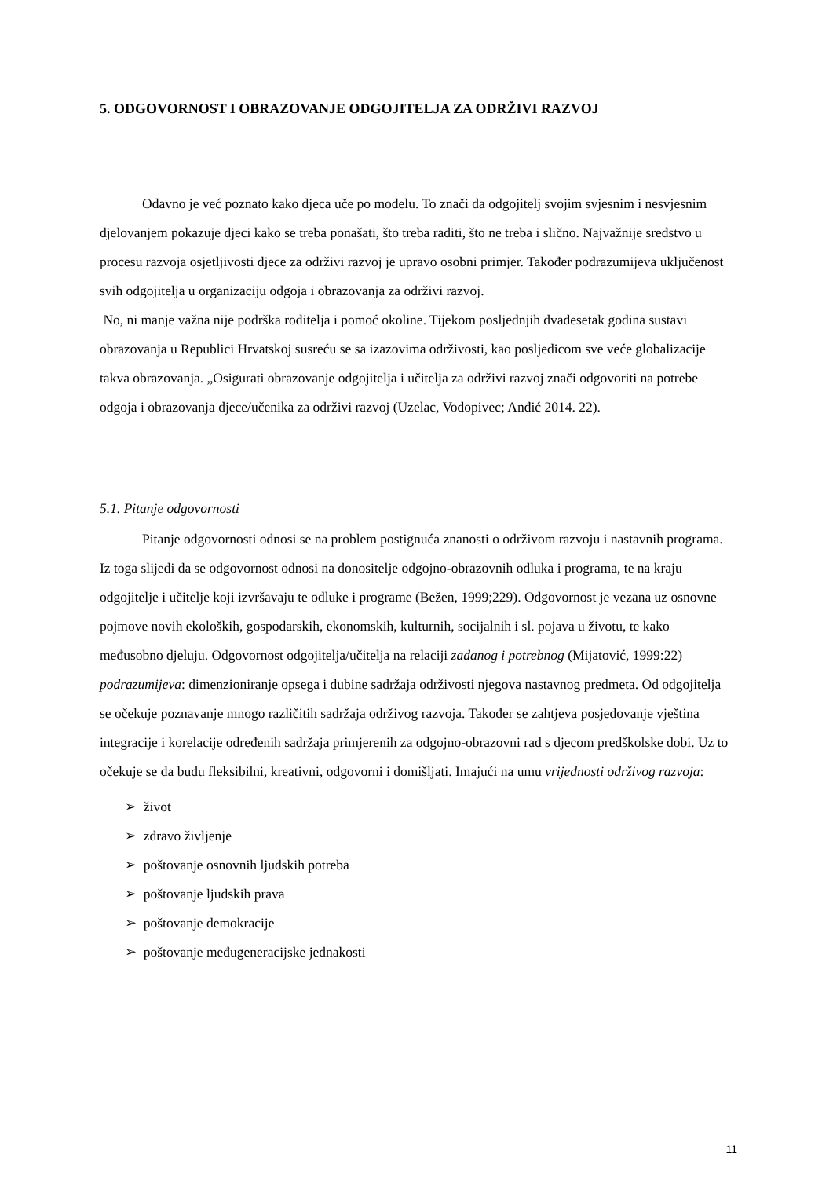5. ODGOVORNOST I OBRAZOVANJE ODGOJITELJA ZA ODRŽIVI RAZVOJ
Odavno je već poznato kako djeca uče po modelu. To znači da odgojitelj svojim svjesnim i nesvjesnim djelovanjem pokazuje djeci kako se treba ponašati, što treba raditi, što ne treba i slično. Najvažnije sredstvo u procesu razvoja osjetljivosti djece za održivi razvoj je upravo osobni primjer. Također podrazumijeva uključenost svih odgojitelja u organizaciju odgoja i obrazovanja za održivi razvoj.
No, ni manje važna nije podrška roditelja i pomoć okoline. Tijekom posljednjih dvadesetak godina sustavi obrazovanja u Republici Hrvatskoj susreću se sa izazovima održivosti, kao posljedicom sve veće globalizacije takva obrazovanja. „Osigurati obrazovanje odgojitelja i učitelja za održivi razvoj znači odgovoriti na potrebe odgoja i obrazovanja djece/učenika za održivi razvoj (Uzelac, Vodopivec; Anđić 2014. 22).
5.1. Pitanje odgovornosti
Pitanje odgovornosti odnosi se na problem postignuća znanosti o održivom razvoju i nastavnih programa. Iz toga slijedi da se odgovornost odnosi na donositelje odgojno-obrazovnih odluka i programa, te na kraju odgojitelje i učitelje koji izvršavaju te odluke i programe (Bežen, 1999;229). Odgovornost je vezana uz osnovne pojmove novih ekoloških, gospodarskih, ekonomskih, kulturnih, socijalnih i sl. pojava u životu, te kako međusobno djeluju. Odgovornost odgojitelja/učitelja na relaciji zadanog i potrebnog (Mijatović, 1999:22) podrazumijeva: dimenzioniranje opsega i dubine sadržaja održivosti njegova nastavnog predmeta. Od odgojitelja se očekuje poznavanje mnogo različitih sadržaja održivog razvoja. Također se zahtjeva posjedovanje vještina integracije i korelacije određenih sadržaja primjerenih za odgojno-obrazovni rad s djecom predškolske dobi. Uz to očekuje se da budu fleksibilni, kreativni, odgovorni i domišljati. Imajući na umu vrijednosti održivog razvoja:
➢ život
➢ zdravo življenje
➢ poštovanje osnovnih ljudskih potreba
➢ poštovanje ljudskih prava
➢ poštovanje demokracije
➢ poštovanje međugeneracijske jednakosti
11